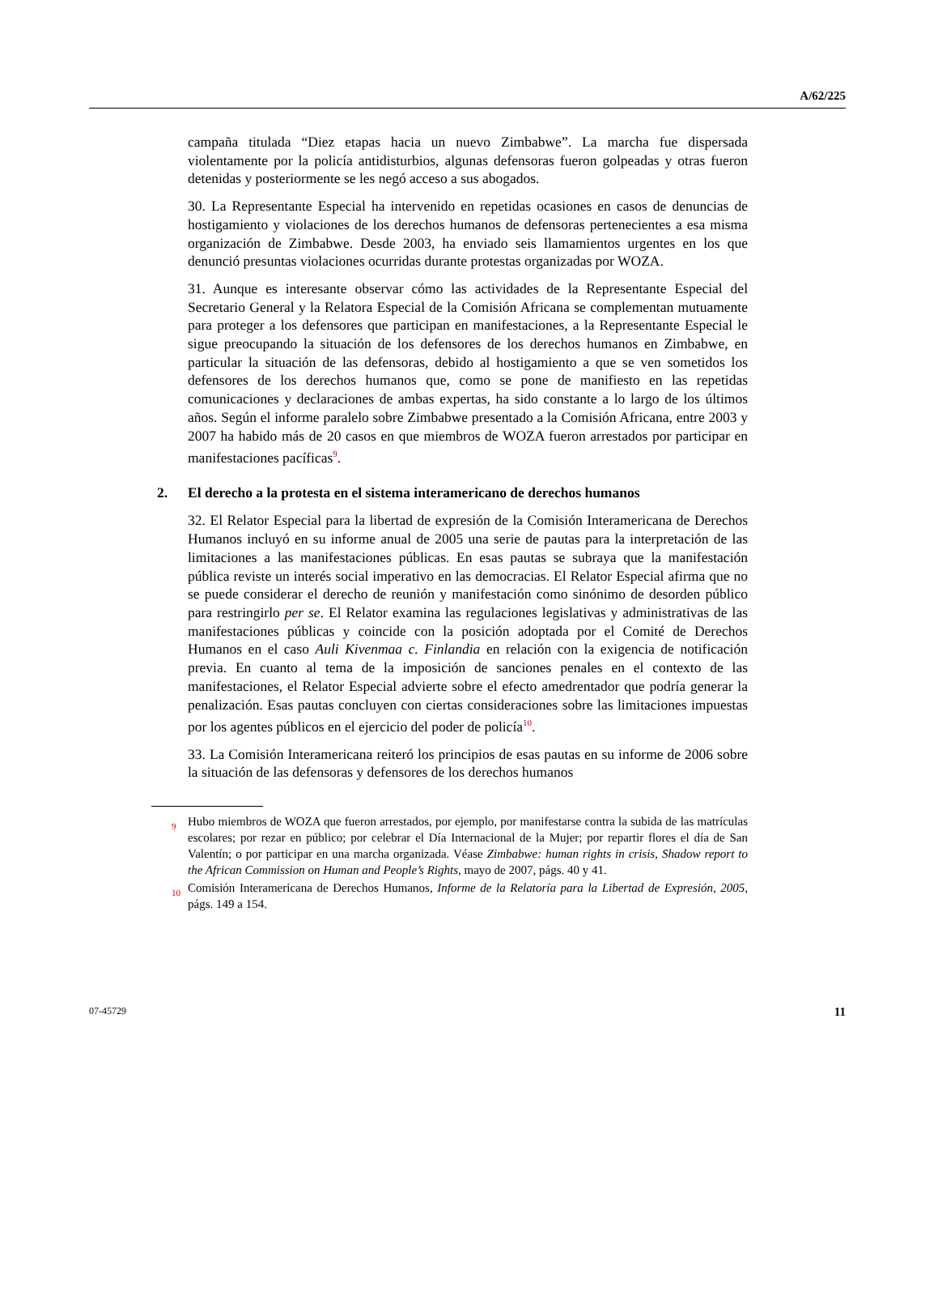A/62/225
campaña titulada “Diez etapas hacia un nuevo Zimbabwe”. La marcha fue dispersada violentamente por la policía antidisturbios, algunas defensoras fueron golpeadas y otras fueron detenidas y posteriormente se les negó acceso a sus abogados.
30. La Representante Especial ha intervenido en repetidas ocasiones en casos de denuncias de hostigamiento y violaciones de los derechos humanos de defensoras pertenecientes a esa misma organización de Zimbabwe. Desde 2003, ha enviado seis llamamientos urgentes en los que denunció presuntas violaciones ocurridas durante protestas organizadas por WOZA.
31. Aunque es interesante observar cómo las actividades de la Representante Especial del Secretario General y la Relatora Especial de la Comisión Africana se complementan mutuamente para proteger a los defensores que participan en manifestaciones, a la Representante Especial le sigue preocupando la situación de los defensores de los derechos humanos en Zimbabwe, en particular la situación de las defensoras, debido al hostigamiento a que se ven sometidos los defensores de los derechos humanos que, como se pone de manifiesto en las repetidas comunicaciones y declaraciones de ambas expertas, ha sido constante a lo largo de los últimos años. Según el informe paralelo sobre Zimbabwe presentado a la Comisión Africana, entre 2003 y 2007 ha habido más de 20 casos en que miembros de WOZA fueron arrestados por participar en manifestaciones pacíficas<sup>9</sup>.
2. El derecho a la protesta en el sistema interamericano de derechos humanos
32. El Relator Especial para la libertad de expresión de la Comisión Interamericana de Derechos Humanos incluyó en su informe anual de 2005 una serie de pautas para la interpretación de las limitaciones a las manifestaciones públicas. En esas pautas se subraya que la manifestación pública reviste un interés social imperativo en las democracias. El Relator Especial afirma que no se puede considerar el derecho de reunión y manifestación como sinónimo de desorden público para restringirlo per se. El Relator examina las regulaciones legislativas y administrativas de las manifestaciones públicas y coincide con la posición adoptada por el Comité de Derechos Humanos en el caso Auli Kivenmaa c. Finlandia en relación con la exigencia de notificación previa. En cuanto al tema de la imposición de sanciones penales en el contexto de las manifestaciones, el Relator Especial advierte sobre el efecto amedrentador que podría generar la penalización. Esas pautas concluyen con ciertas consideraciones sobre las limitaciones impuestas por los agentes públicos en el ejercicio del poder de policía<sup>10</sup>.
33. La Comisión Interamericana reiteró los principios de esas pautas en su informe de 2006 sobre la situación de las defensoras y defensores de los derechos humanos
<sup>9</sup> Hubo miembros de WOZA que fueron arrestados, por ejemplo, por manifestarse contra la subida de las matrículas escolares; por rezar en público; por celebrar el Día Internacional de la Mujer; por repartir flores el día de San Valentín; o por participar en una marcha organizada. Véase Zimbabwe: human rights in crisis, Shadow report to the African Commission on Human and People’s Rights, mayo de 2007, págs. 40 y 41.
<sup>10</sup> Comisión Interamericana de Derechos Humanos, Informe de la Relatoría para la Libertad de Expresión, 2005, págs. 149 a 154.
07-45729 11